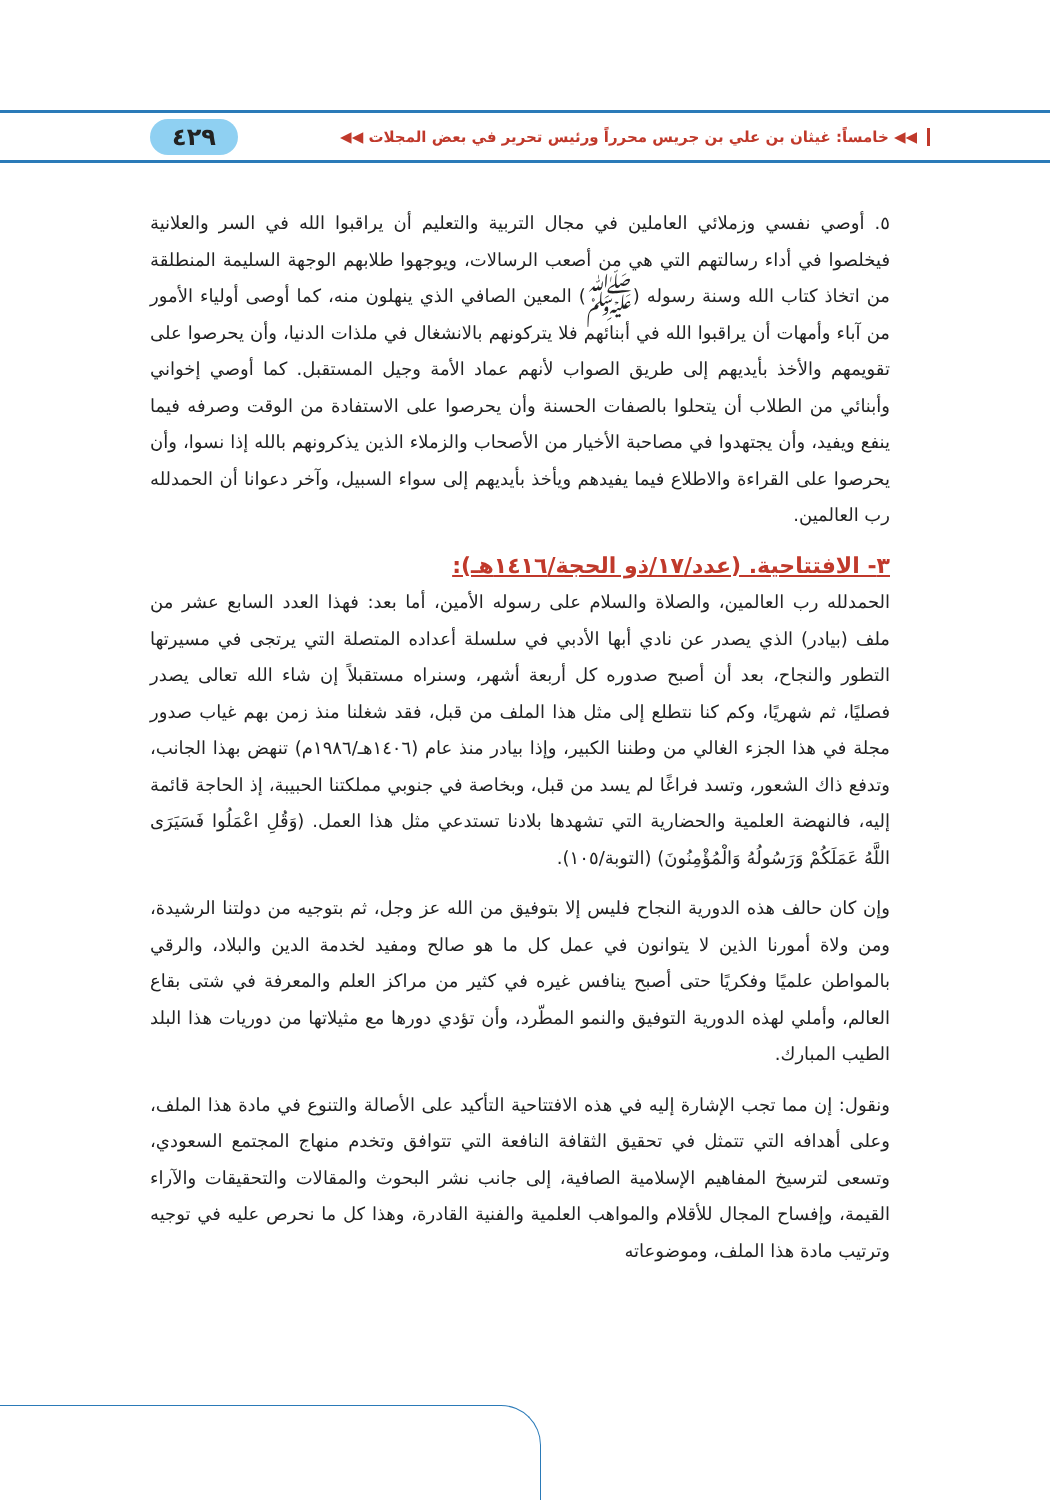◀◀ خامساً: غيثان بن علي بن جريس محرراً ورئيس تحرير في بعض المجلات ◀◀ ٤٢٩
٥. أوصي نفسي وزملائي العاملين في مجال التربية والتعليم أن يراقبوا الله في السر والعلانية فيخلصوا في أداء رسالتهم التي هي من أصعب الرسالات، ويوجهوا طلابهم الوجهة السليمة المنطلقة من اتخاذ كتاب الله وسنة رسوله (ﷺ) المعين الصافي الذي ينهلون منه، كما أوصى أولياء الأمور من آباء وأمهات أن يراقبوا الله في أبنائهم فلا يتركونهم بالانشغال في ملذات الدنيا، وأن يحرصوا على تقويمهم والأخذ بأيديهم إلى طريق الصواب لأنهم عماد الأمة وجيل المستقبل. كما أوصي إخواني وأبنائي من الطلاب أن يتحلوا بالصفات الحسنة وأن يحرصوا على الاستفادة من الوقت وصرفه فيما ينفع ويفيد، وأن يجتهدوا في مصاحبة الأخيار من الأصحاب والزملاء الذين يذكرونهم بالله إذا نسوا، وأن يحرصوا على القراءة والاطلاع فيما يفيدهم ويأخذ بأيديهم إلى سواء السبيل، وآخر دعوانا أن الحمدلله رب العالمين.
٣- الافتتاحية. (عدد/١٧/ذو الحجة/١٤١٦هـ):
الحمدلله رب العالمين، والصلاة والسلام على رسوله الأمين، أما بعد: فهذا العدد السابع عشر من ملف (بيادر) الذي يصدر عن نادي أبها الأدبي في سلسلة أعداده المتصلة التي يرتجى في مسيرتها التطور والنجاح، بعد أن أصبح صدوره كل أربعة أشهر، وسنراه مستقبلاً إن شاء الله تعالى يصدر فصليًا، ثم شهريًا، وكم كنا نتطلع إلى مثل هذا الملف من قبل، فقد شغلنا منذ زمن بهم غياب صدور مجلة في هذا الجزء الغالي من وطننا الكبير، وإذا بيادر منذ عام (١٤٠٦هـ/١٩٨٦م) تنهض بهذا الجانب، وتدفع ذاك الشعور، وتسد فراغًا لم يسد من قبل، وبخاصة في جنوبي مملكتنا الحبيبة، إذ الحاجة قائمة إليه، فالنهضة العلمية والحضارية التي تشهدها بلادنا تستدعي مثل هذا العمل. (وَقُلِ اعْمَلُوا فَسَيَرَى اللَّهُ عَمَلَكُمْ وَرَسُولُهُ وَالْمُؤْمِنُونَ) (التوبة/١٠٥).
وإن كان حالف هذه الدورية النجاح فليس إلا بتوفيق من الله عز وجل، ثم بتوجيه من دولتنا الرشيدة، ومن ولاة أمورنا الذين لا يتوانون في عمل كل ما هو صالح ومفيد لخدمة الدين والبلاد، والرقي بالمواطن علميًا وفكريًا حتى أصبح ينافس غيره في كثير من مراكز العلم والمعرفة في شتى بقاع العالم، وأملي لهذه الدورية التوفيق والنمو المطّرد، وأن تؤدي دورها مع مثيلاتها من دوريات هذا البلد الطيب المبارك.
ونقول: إن مما تجب الإشارة إليه في هذه الافتتاحية التأكيد على الأصالة والتنوع في مادة هذا الملف، وعلى أهدافه التي تتمثل في تحقيق الثقافة النافعة التي تتوافق وتخدم منهاج المجتمع السعودي، وتسعى لترسيخ المفاهيم الإسلامية الصافية، إلى جانب نشر البحوث والمقالات والتحقيقات والآراء القيمة، وإفساح المجال للأقلام والمواهب العلمية والفنية القادرة، وهذا كل ما نحرص عليه في توجيه وترتيب مادة هذا الملف، وموضوعاته